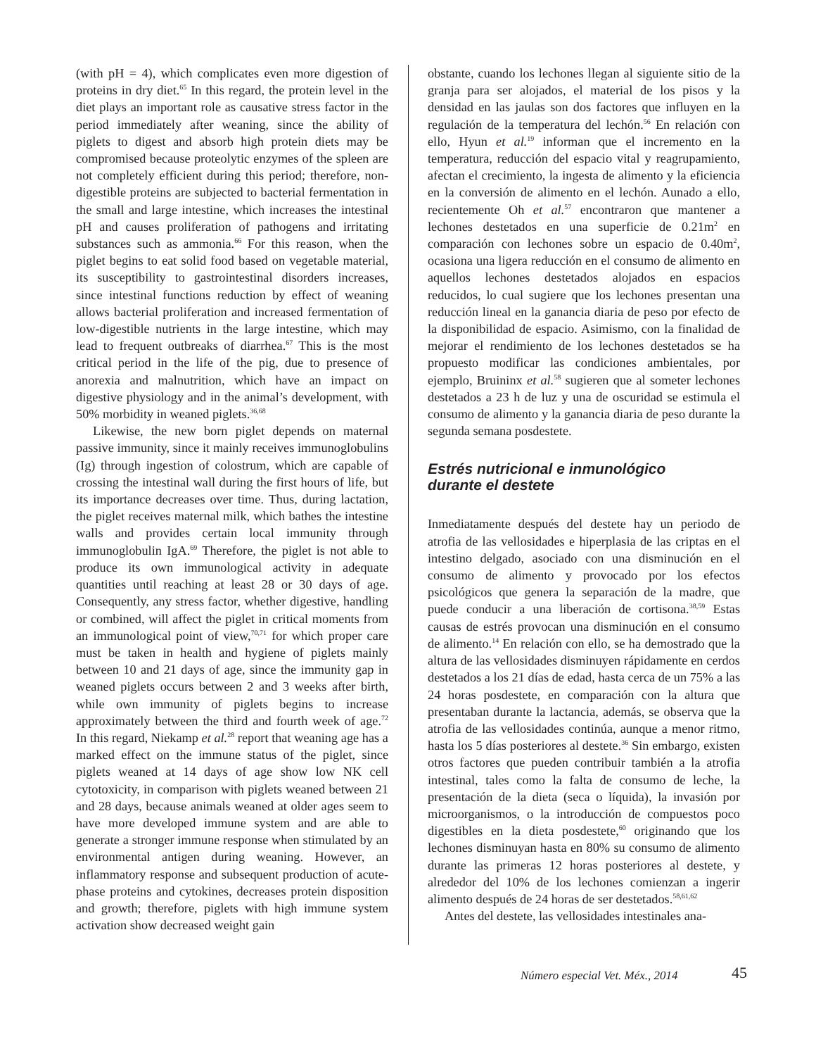(with pH = 4), which complicates even more digestion of proteins in dry diet.<sup>65</sup> In this regard, the protein level in the diet plays an important role as causative stress factor in the period immediately after weaning, since the ability of piglets to digest and absorb high protein diets may be compromised because proteolytic enzymes of the spleen are not completely efficient during this period; therefore, non-digestible proteins are subjected to bacterial fermentation in the small and large intestine, which increases the intestinal pH and causes proliferation of pathogens and irritating substances such as ammonia.<sup>66</sup> For this reason, when the piglet begins to eat solid food based on vegetable material, its susceptibility to gastrointestinal disorders increases, since intestinal functions reduction by effect of weaning allows bacterial proliferation and increased fermentation of low-digestible nutrients in the large intestine, which may lead to frequent outbreaks of diarrhea.<sup>67</sup> This is the most critical period in the life of the pig, due to presence of anorexia and malnutrition, which have an impact on digestive physiology and in the animal’s development, with 50% morbidity in weaned piglets.<sup>36,68</sup>
Likewise, the new born piglet depends on maternal passive immunity, since it mainly receives immunoglobulins (Ig) through ingestion of colostrum, which are capable of crossing the intestinal wall during the first hours of life, but its importance decreases over time. Thus, during lactation, the piglet receives maternal milk, which bathes the intestine walls and provides certain local immunity through immunoglobulin IgA.<sup>69</sup> Therefore, the piglet is not able to produce its own immunological activity in adequate quantities until reaching at least 28 or 30 days of age. Consequently, any stress factor, whether digestive, handling or combined, will affect the piglet in critical moments from an immunological point of view,<sup>70,71</sup> for which proper care must be taken in health and hygiene of piglets mainly between 10 and 21 days of age, since the immunity gap in weaned piglets occurs between 2 and 3 weeks after birth, while own immunity of piglets begins to increase approximately between the third and fourth week of age.<sup>72</sup> In this regard, Niekamp et al.<sup>28</sup> report that weaning age has a marked effect on the immune status of the piglet, since piglets weaned at 14 days of age show low NK cell cytotoxicity, in comparison with piglets weaned between 21 and 28 days, because animals weaned at older ages seem to have more developed immune system and are able to generate a stronger immune response when stimulated by an environmental antigen during weaning. However, an inflammatory response and subsequent production of acute-phase proteins and cytokines, decreases protein disposition and growth; therefore, piglets with high immune system activation show decreased weight gain
obstante, cuando los lechones llegan al siguiente sitio de la granja para ser alojados, el material de los pisos y la densidad en las jaulas son dos factores que influyen en la regulación de la temperatura del lechón.<sup>56</sup> En relación con ello, Hyun et al.<sup>19</sup> informan que el incremento en la temperatura, reducción del espacio vital y reagrupamiento, afectan el crecimiento, la ingesta de alimento y la eficiencia en la conversión de alimento en el lechón. Aunado a ello, recientemente Oh et al.<sup>57</sup> encontraron que mantener a lechones destetados en una superficie de 0.21m<sup>2</sup> en comparación con lechones sobre un espacio de 0.40m<sup>2</sup>, ocasiona una ligera reducción en el consumo de alimento en aquellos lechones destetados alojados en espacios reducidos, lo cual sugiere que los lechones presentan una reducción lineal en la ganancia diaria de peso por efecto de la disponibilidad de espacio. Asimismo, con la finalidad de mejorar el rendimiento de los lechones destetados se ha propuesto modificar las condiciones ambientales, por ejemplo, Bruininx et al.<sup>58</sup> sugieren que al someter lechones destetados a 23 h de luz y una de oscuridad se estimula el consumo de alimento y la ganancia diaria de peso durante la segunda semana posdestete.
Estrés nutricional e inmunológico
durante el destete
Inmediatamente después del destete hay un periodo de atrofia de las vellosidades e hiperplasia de las criptas en el intestino delgado, asociado con una disminución en el consumo de alimento y provocado por los efectos psicológicos que genera la separación de la madre, que puede conducir a una liberación de cortisona.<sup>38,59</sup> Estas causas de estrés provocan una disminución en el consumo de alimento.<sup>14</sup> En relación con ello, se ha demostrado que la altura de las vellosidades disminuyen rápidamente en cerdos destetados a los 21 días de edad, hasta cerca de un 75% a las 24 horas posdestete, en comparación con la altura que presentaban durante la lactancia, además, se observa que la atrofia de las vellosidades continúa, aunque a menor ritmo, hasta los 5 días posteriores al destete.<sup>36</sup> Sin embargo, existen otros factores que pueden contribuir también a la atrofia intestinal, tales como la falta de consumo de leche, la presentación de la dieta (seca o líquida), la invasión por microorganismos, o la introducción de compuestos poco digestibles en la dieta posdestete,<sup>60</sup> originando que los lechones disminuyan hasta en 80% su consumo de alimento durante las primeras 12 horas posteriores al destete, y alrededor del 10% de los lechones comienzan a ingerir alimento después de 24 horas de ser destetados.<sup>58,61,62</sup>
Antes del destete, las vellosidades intestinales ana-
Número especial Vet. Méx., 2014
45